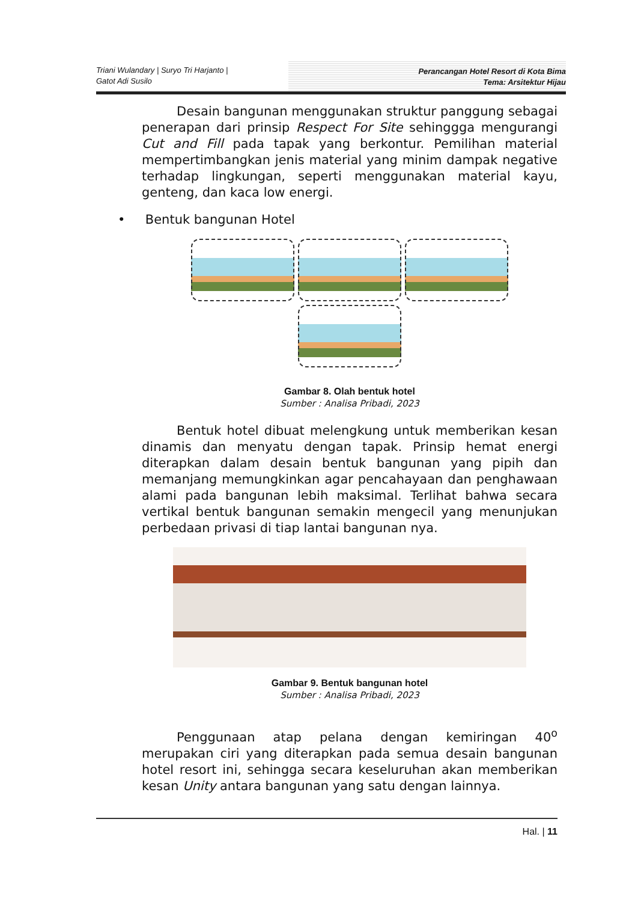Triani Wulandary | Suryo Tri Harjanto |
Gatot Adi Susilo
Perancangan Hotel Resort di Kota Bima
Tema: Arsitektur Hijau
Desain bangunan menggunakan struktur panggung sebagai penerapan dari prinsip Respect For Site sehinggga mengurangi Cut and Fill pada tapak yang berkontur. Pemilihan material mempertimbangkan jenis material yang minim dampak negative terhadap lingkungan, seperti menggunakan material kayu, genteng, dan kaca low energi.
• Bentuk bangunan Hotel
Gambar 8. Olah bentuk hotel
Sumber : Analisa Pribadi, 2023
Bentuk hotel dibuat melengkung untuk memberikan kesan dinamis dan menyatu dengan tapak. Prinsip hemat energi diterapkan dalam desain bentuk bangunan yang pipih dan memanjang memungkinkan agar pencahayaan dan penghawaan alami pada bangunan lebih maksimal. Terlihat bahwa secara vertikal bentuk bangunan semakin mengecil yang menunjukan perbedaan privasi di tiap lantai bangunan nya.
Gambar 9. Bentuk bangunan hotel
Sumber : Analisa Pribadi, 2023
Penggunaan atap pelana dengan kemiringan 40<sup>o</sup> merupakan ciri yang diterapkan pada semua desain bangunan hotel resort ini, sehingga secara keseluruhan akan memberikan kesan Unity antara bangunan yang satu dengan lainnya.
Hal. | 11